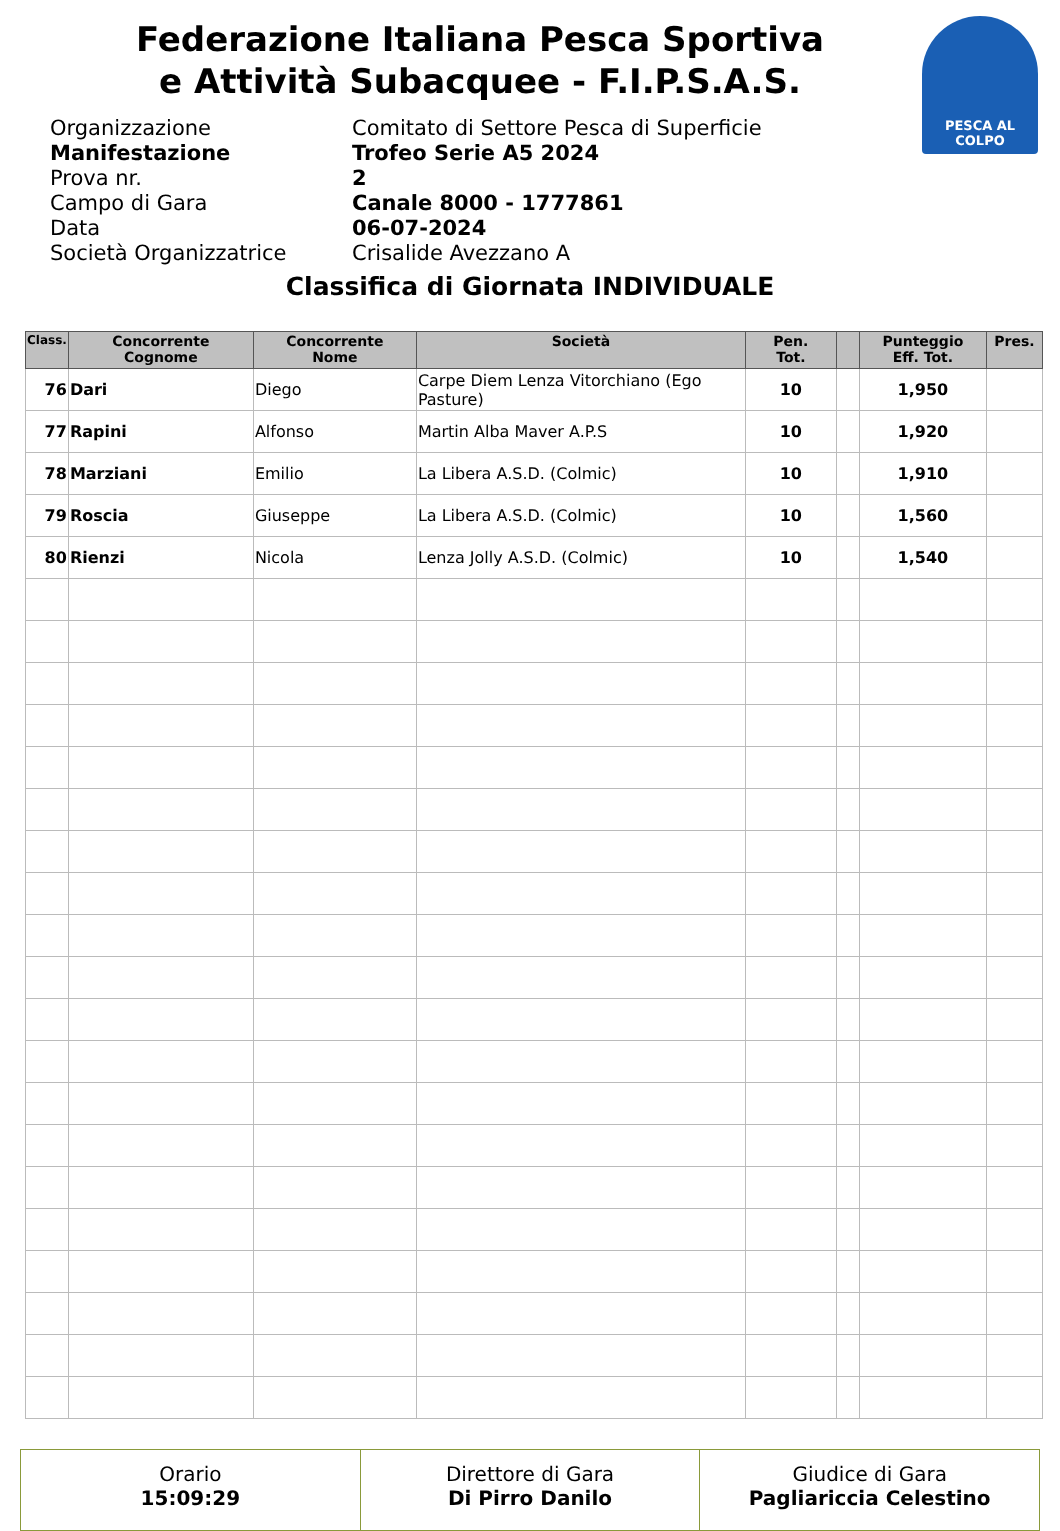Federazione Italiana Pesca Sportiva
e Attività Subacquee - F.I.P.S.A.S.
PESCA AL COLPO
Organizzazione Comitato di Settore Pesca di Superficie
Manifestazione Trofeo Serie A5 2024
Prova nr. 2
Campo di Gara Canale 8000 - 1777861
Data 06-07-2024
Società Organizzatrice Crisalide Avezzano A
Classifica di Giornata INDIVIDUALE
| Class. | Concorrente Cognome | Concorrente Nome | Società | Pen. Tot. | | Punteggio Eff. Tot. | Pres. |
| --- | --- | --- | --- | --- | --- | --- | --- |
| 76 | Dari | Diego | Carpe Diem Lenza Vitorchiano (Ego Pasture) | 10 | | 1,950 | |
| 77 | Rapini | Alfonso | Martin Alba Maver A.P.S | 10 | | 1,920 | |
| 78 | Marziani | Emilio | La Libera A.S.D. (Colmic) | 10 | | 1,910 | |
| 79 | Roscia | Giuseppe | La Libera A.S.D. (Colmic) | 10 | | 1,560 | |
| 80 | Rienzi | Nicola | Lenza Jolly A.S.D. (Colmic) | 10 | | 1,540 | |
Orario
15:09:29
Direttore di Gara
Di Pirro Danilo
Giudice di Gara
Pagliariccia Celestino